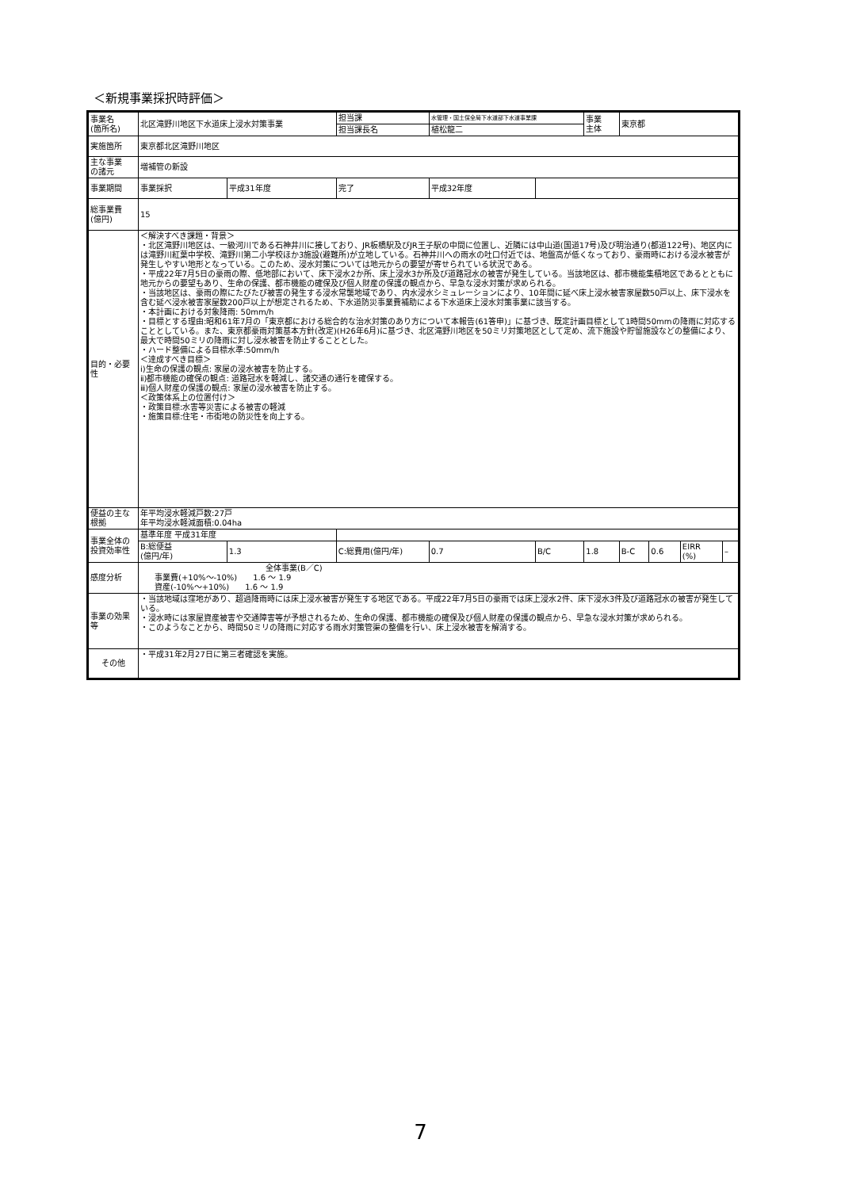＜新規事業採択時評価＞
| 事業名 (箇所名) | 北区滝野川地区下水道床上浸水対策事業 | | 担当課 | | 水管理・国土保全局下水道部下水道事業課 | | 事業 主体 | 東京都 | | | |
| | | | 担当課長名 | | 植松龍二 | | | | | | |
| 実施箇所 | 東京都北区滝野川地区 | | | | | | | | | | |
| 主な事業 の諸元 | 増補管の新設 | | | | | | | | | | |
| 事業期間 | 事業採択 | 平成31年度 | 完了 | 平成32年度 | | | | | | | |
| 総事業費 (億円) | 15 | | | | | | | | | | |
| 目的・必要性 | ＜解決すべき課題・背景＞ ・北区滝野川地区は、一級河川である石神井川に接しており、JR板橋駅及びJR王子駅の中間に位置し、近隣には中山道(国道17号)及び明治通り(都道122号)、地区内には滝野川紅葉中学校、滝野川第二小学校ほか3施設(避難所)が立地している。石神井川への雨水の吐口付近では、地盤高が低くなっており、豪雨時における浸水被害が発生しやすい地形となっている。このため、浸水対策については地元からの要望が寄せられている状況である。 ・平成22年7月5日の豪雨の際、低地部において、床下浸水2か所、床上浸水3か所及び道路冠水の被害が発生している。当該地区は、都市機能集積地区であるとともに地元からの要望もあり、生命の保護、都市機能の確保及び個人財産の保護の観点から、早急な浸水対策が求められる。 ・当該地区は、豪雨の際にたびたび被害の発生する浸水常襲地域であり、内水浸水シミュレーションにより、10年間に延べ床上浸水被害家屋数50戸以上、床下浸水を含む延べ浸水被害家屋数200戸以上が想定されるため、下水道防災事業費補助による下水道床上浸水対策事業に該当する。 ・本計画における対象降雨: 50mm/h ・目標とする理由:昭和61年7月の「東京都における総合的な治水対策のあり方について本報告(61答申)」に基づき、既定計画目標として1時間50mmの降雨に対応することとしている。また、東京都豪雨対策基本方針(改定)(H26年6月)に基づき、北区滝野川地区を50ミリ対策地区として定め、流下施設や貯留施設などの整備により、最大で時間50ミリの降雨に対し浸水被害を防止することとした。 ・ハード整備による目標水準:50mm/h ＜達成すべき目標＞ ⅰ)生命の保護の観点: 家屋の浸水被害を防止する。 ⅱ)都市機能の確保の観点: 道路冠水を軽減し、諸交通の通行を確保する。 ⅲ)個人財産の保護の観点: 家屋の浸水被害を防止する。 ＜政策体系上の位置付け＞ ・政策目標:水害等災害による被害の軽減 ・施策目標:住宅・市街地の防災性を向上する。 | | | | | | | | | | |
| 便益の主な根拠 | 年平均浸水軽減戸数:27戸 年平均浸水軽減面積:0.04ha | | | | | | | | | | |
| 事業全体の投資効率性 | 基準年度 平成31年度 | | | | | | | | | | |
| | B:総便益 (億円/年) | 1.3 | C:総費用(億円/年) | | 0.7 | B/C | 1.8 | B-C | 0.6 | EIRR (%) | – |
| 感度分析 | 全体事業(B／C) 事業費(+10%～-10%) 1.6 ～ 1.9 資産(-10%～+10%) 1.6 ～ 1.9 | | | | | | | | | | |
| 事業の効果等 | ・当該地域は窪地があり、超過降雨時には床上浸水被害が発生する地区である。平成22年7月5日の豪雨では床上浸水2件、床下浸水3件及び道路冠水の被害が発生している。 ・浸水時には家屋資産被害や交通障害等が予想されるため、生命の保護、都市機能の確保及び個人財産の保護の観点から、早急な浸水対策が求められる。 ・このようなことから、時間50ミリの降雨に対応する雨水対策管渠の整備を行い、床上浸水被害を解消する。 | | | | | | | | | | |
| その他 | ・平成31年2月27日に第三者確認を実施。 | | | | | | | | | | |
7